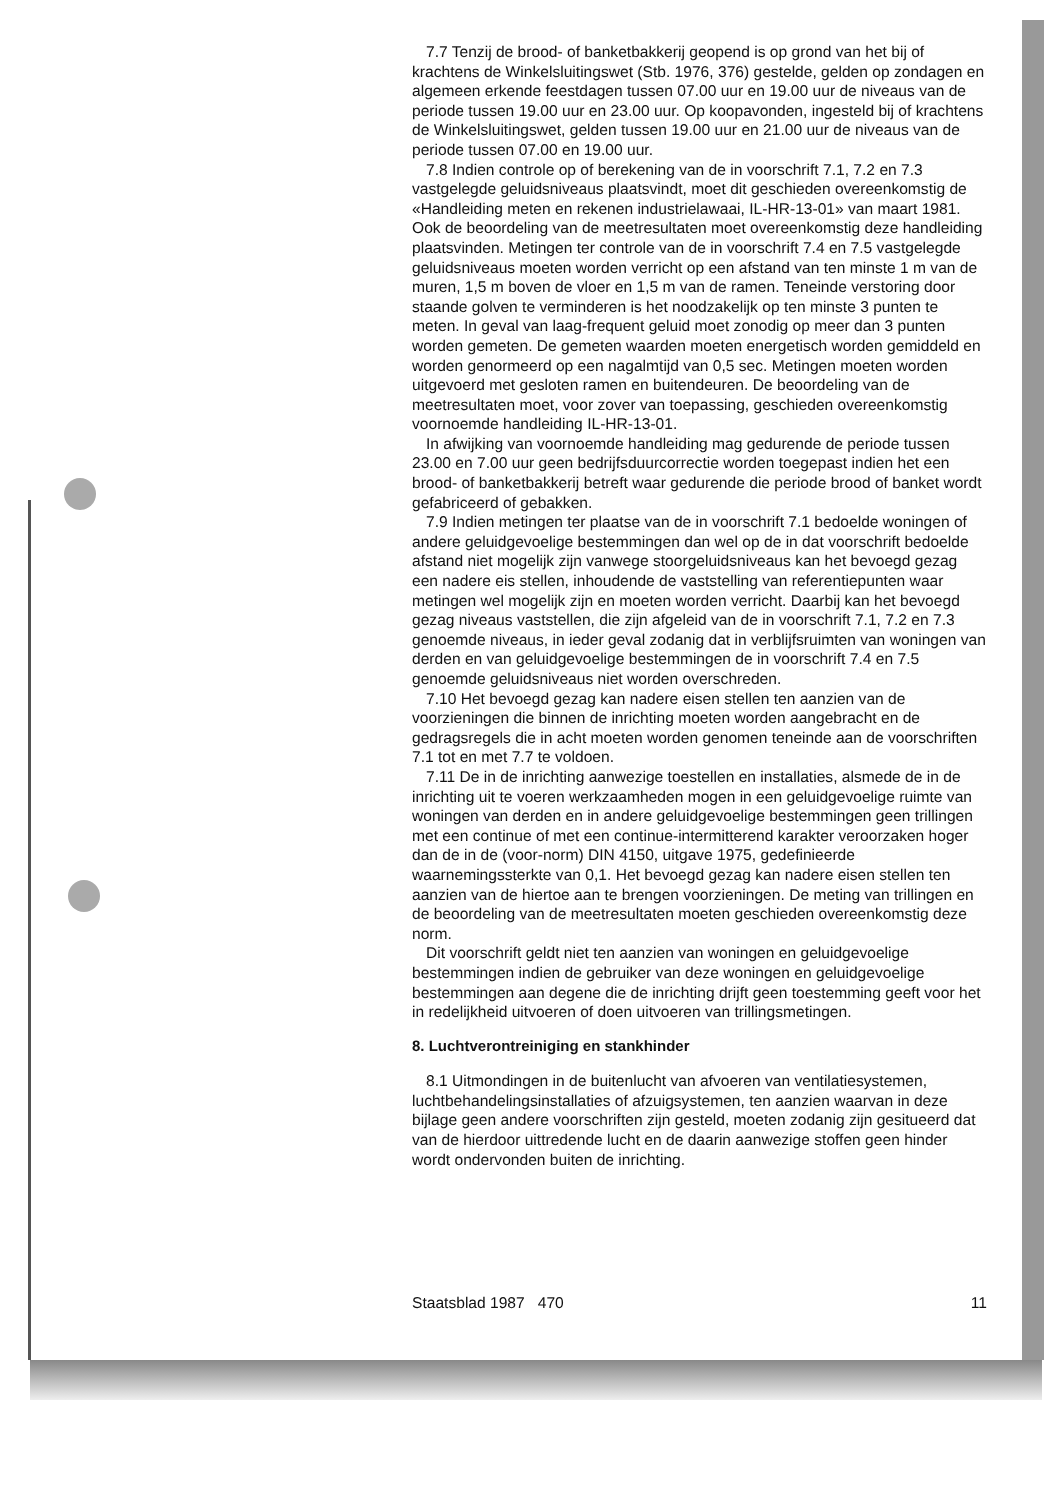7.7 Tenzij de brood- of banketbakkerij geopend is op grond van het bij of krachtens de Winkelsluitingswet (Stb. 1976, 376) gestelde, gelden op zondagen en algemeen erkende feestdagen tussen 07.00 uur en 19.00 uur de niveaus van de periode tussen 19.00 uur en 23.00 uur. Op koopavonden, ingesteld bij of krachtens de Winkelsluitingswet, gelden tussen 19.00 uur en 21.00 uur de niveaus van de periode tussen 07.00 en 19.00 uur.
7.8 Indien controle op of berekening van de in voorschrift 7.1, 7.2 en 7.3 vastgelegde geluidsniveaus plaatsvindt, moet dit geschieden overeenkomstig de «Handleiding meten en rekenen industrielawaai, IL-HR-13-01» van maart 1981. Ook de beoordeling van de meetresultaten moet overeenkomstig deze handleiding plaatsvinden. Metingen ter controle van de in voorschrift 7.4 en 7.5 vastgelegde geluidsniveaus moeten worden verricht op een afstand van ten minste 1 m van de muren, 1,5 m boven de vloer en 1,5 m van de ramen. Teneinde verstoring door staande golven te verminderen is het noodzakelijk op ten minste 3 punten te meten. In geval van laag-frequent geluid moet zonodig op meer dan 3 punten worden gemeten. De gemeten waarden moeten energetisch worden gemiddeld en worden genormeerd op een nagalmtijd van 0,5 sec. Metingen moeten worden uitgevoerd met gesloten ramen en buitendeuren. De beoordeling van de meetresultaten moet, voor zover van toepassing, geschieden overeenkomstig voornoemde handleiding IL-HR-13-01.
In afwijking van voornoemde handleiding mag gedurende de periode tussen 23.00 en 7.00 uur geen bedrijfsduurcorrectie worden toegepast indien het een brood- of banketbakkerij betreft waar gedurende die periode brood of banket wordt gefabriceerd of gebakken.
7.9 Indien metingen ter plaatse van de in voorschrift 7.1 bedoelde woningen of andere geluidgevoelige bestemmingen dan wel op de in dat voorschrift bedoelde afstand niet mogelijk zijn vanwege stoorgeluidsniveaus kan het bevoegd gezag een nadere eis stellen, inhoudende de vaststelling van referentiepunten waar metingen wel mogelijk zijn en moeten worden verricht. Daarbij kan het bevoegd gezag niveaus vaststellen, die zijn afgeleid van de in voorschrift 7.1, 7.2 en 7.3 genoemde niveaus, in ieder geval zodanig dat in verblijfsruimten van woningen van derden en van geluidgevoelige bestemmingen de in voorschrift 7.4 en 7.5 genoemde geluidsniveaus niet worden overschreden.
7.10 Het bevoegd gezag kan nadere eisen stellen ten aanzien van de voorzieningen die binnen de inrichting moeten worden aangebracht en de gedragsregels die in acht moeten worden genomen teneinde aan de voorschriften 7.1 tot en met 7.7 te voldoen.
7.11 De in de inrichting aanwezige toestellen en installaties, alsmede de in de inrichting uit te voeren werkzaamheden mogen in een geluidgevoelige ruimte van woningen van derden en in andere geluidgevoelige bestemmingen geen trillingen met een continue of met een continue-intermitterend karakter veroorzaken hoger dan de in de (voor-norm) DIN 4150, uitgave 1975, gedefinieerde waarnemingssterkte van 0,1. Het bevoegd gezag kan nadere eisen stellen ten aanzien van de hiertoe aan te brengen voorzieningen. De meting van trillingen en de beoordeling van de meetresultaten moeten geschieden overeenkomstig deze norm.
Dit voorschrift geldt niet ten aanzien van woningen en geluidgevoelige bestemmingen indien de gebruiker van deze woningen en geluidgevoelige bestemmingen aan degene die de inrichting drijft geen toestemming geeft voor het in redelijkheid uitvoeren of doen uitvoeren van trillingsmetingen.
8. Luchtverontreiniging en stankhinder
8.1 Uitmondingen in de buitenlucht van afvoeren van ventilatiesystemen, luchtbehandelingsinstallaties of afzuigsystemen, ten aanzien waarvan in deze bijlage geen andere voorschriften zijn gesteld, moeten zodanig zijn gesitueerd dat van de hierdoor uittredende lucht en de daarin aanwezige stoffen geen hinder wordt ondervonden buiten de inrichting.
Staatsblad 1987 470 11